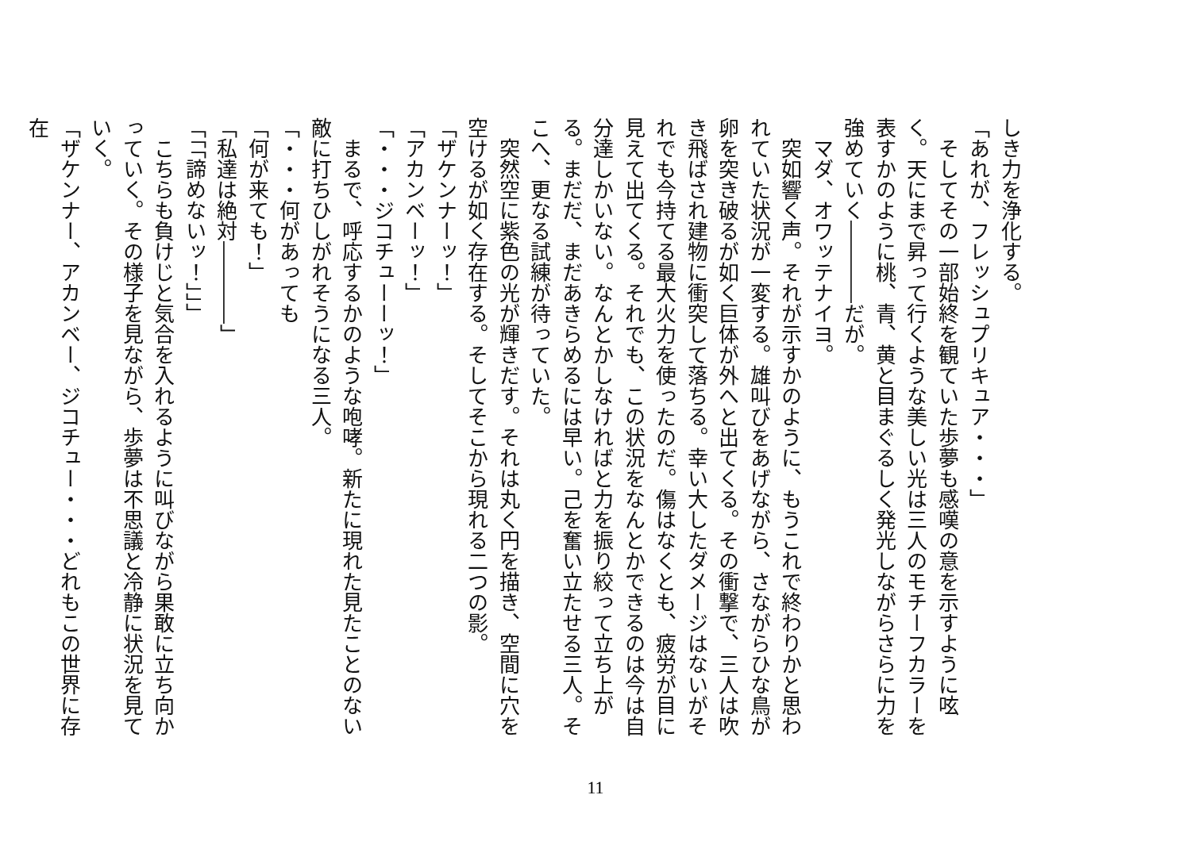しき力を浄化する。
「あれが、フレッシュプリキュア・・・」
　そしてその一部始終を観ていた歩夢も感嘆の意を示すように呟く。天にまで昇って行くような美しい光は三人のモチーフカラーを表すかのように桃、青、黄と目まぐるしく発光しながらさらに力を強めていく――――だが。
　マダ、オワッテナイヨ。
　突如響く声。それが示すかのように、もうこれで終わりかと思われていた状況が一変する。雄叫びをあげながら、さながらひな鳥が卵を突き破るが如く巨体が外へと出てくる。その衝撃で、三人は吹き飛ばされ建物に衝突して落ちる。幸い大したダメージはないがそれでも今持てる最大火力を使ったのだ。傷はなくとも、疲労が目に見えて出てくる。それでも、この状況をなんとかできるのは今は自分達しかいない。なんとかしなければと力を振り絞って立ち上がる。まだだ、まだあきらめるには早い。己を奮い立たせる三人。そこへ、更なる試練が待っていた。
　突然空に紫色の光が輝きだす。それは丸く円を描き、空間に穴を空けるが如く存在する。そしてそこから現れる二つの影。
「ザケンナーッ！」
「アカンベーッ！」
「・・・ジコチューーッ！」
　まるで、呼応するかのような咆哮。新たに現れた見たことのない敵に打ちひしがれそうになる三人。
「・・・何があっても
「何が来ても！」
「私達は絶対――――」
「「「諦めないッ！」」」
　こちらも負けじと気合を入れるように叫びながら果敢に立ち向かっていく。その様子を見ながら、歩夢は不思議と冷静に状況を見ていく。
「ザケンナー、アカンベー、ジコチュー・・・どれもこの世界に存在
11